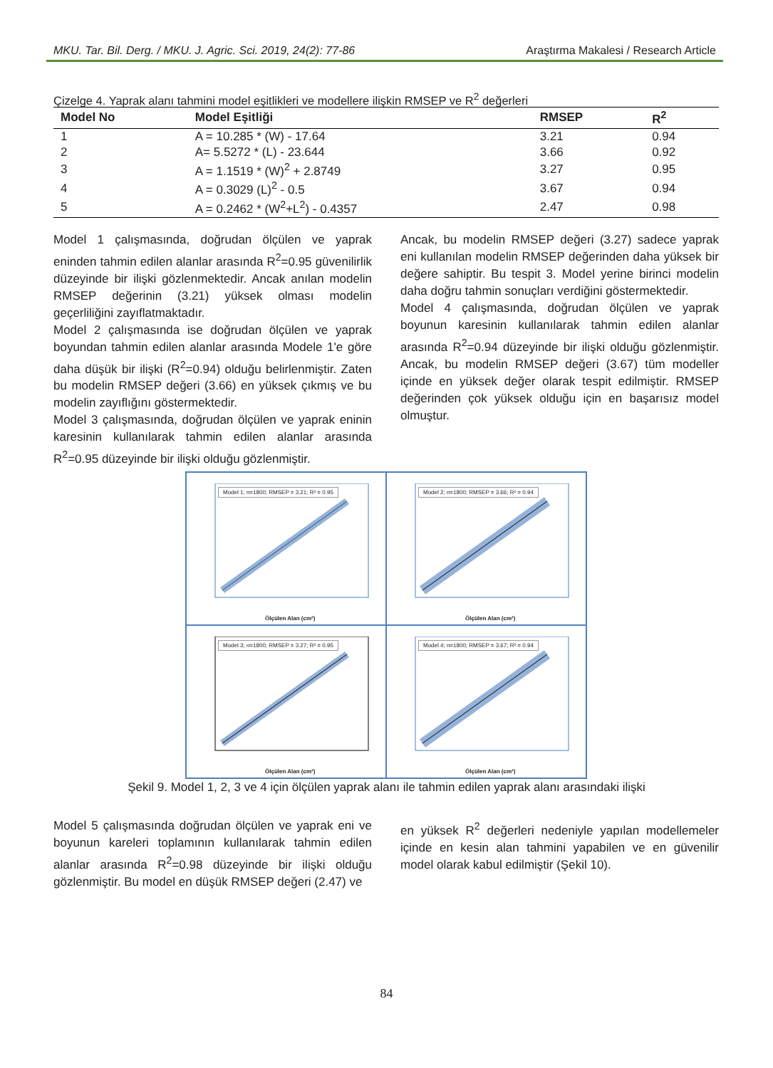MKU. Tar. Bil. Derg. / MKU. J. Agric. Sci. 2019, 24(2): 77-86 Araştırma Makalesi / Research Article
Çizelge 4. Yaprak alanı tahmini model eşitlikleri ve modellere ilişkin RMSEP ve R<sup>2</sup> değerleri
| Model No | Model Eşitliği | RMSEP | R<sup>2</sup> |
| --- | --- | --- | --- |
| 1 | A = 10.285 * (W) - 17.64 | 3.21 | 0.94 |
| 2 | A= 5.5272 * (L) - 23.644 | 3.66 | 0.92 |
| 3 | A = 1.1519 * (W)<sup>2</sup> + 2.8749 | 3.27 | 0.95 |
| 4 | A = 0.3029 (L)<sup>2</sup> - 0.5 | 3.67 | 0.94 |
| 5 | A = 0.2462 * (W<sup>2</sup>+L<sup>2</sup>) - 0.4357 | 2.47 | 0.98 |
Model 1 çalışmasında, doğrudan ölçülen ve yaprak eninden tahmin edilen alanlar arasında R<sup>2</sup>=0.95 güvenilirlik düzeyinde bir ilişki gözlenmektedir. Ancak anılan modelin RMSEP değerinin (3.21) yüksek olması modelin geçerliliğini zayıflatmaktadır.
Model 2 çalışmasında ise doğrudan ölçülen ve yaprak boyundan tahmin edilen alanlar arasında Modele 1'e göre daha düşük bir ilişki (R<sup>2</sup>=0.94) olduğu belirlenmiştir. Zaten bu modelin RMSEP değeri (3.66) en yüksek çıkmış ve bu modelin zayıflığını göstermektedir.
Model 3 çalışmasında, doğrudan ölçülen ve yaprak eninin karesinin kullanılarak tahmin edilen alanlar arasında R<sup>2</sup>=0.95 düzeyinde bir ilişki olduğu gözlenmiştir.
Ancak, bu modelin RMSEP değeri (3.27) sadece yaprak eni kullanılan modelin RMSEP değerinden daha yüksek bir değere sahiptir. Bu tespit 3. Model yerine birinci modelin daha doğru tahmin sonuçları verdiğini göstermektedir.
Model 4 çalışmasında, doğrudan ölçülen ve yaprak boyunun karesinin kullanılarak tahmin edilen alanlar arasında R<sup>2</sup>=0.94 düzeyinde bir ilişki olduğu gözlenmiştir. Ancak, bu modelin RMSEP değeri (3.67) tüm modeller içinde en yüksek değer olarak tespit edilmiştir. RMSEP değerinden çok yüksek olduğu için en başarısız model olmuştur.
Model 1; n=1800; RMSEP = 3.21; R² = 0.95
Ölçülen Alan (cm²)
Model 2; n=1800; RMSEP = 3.66; R² = 0.94
Ölçülen Alan (cm²)
Model 3; n=1800; RMSEP = 3.27; R² = 0.95
Ölçülen Alan (cm²)
Model 4; n=1800; RMSEP = 3.67; R² = 0.94
Ölçülen Alan (cm²)
Şekil 9. Model 1, 2, 3 ve 4 için ölçülen yaprak alanı ile tahmin edilen yaprak alanı arasındaki ilişki
Model 5 çalışmasında doğrudan ölçülen ve yaprak eni ve boyunun kareleri toplamının kullanılarak tahmin edilen alanlar arasında R<sup>2</sup>=0.98 düzeyinde bir ilişki olduğu gözlenmiştir. Bu model en düşük RMSEP değeri (2.47) ve
en yüksek R<sup>2</sup> değerleri nedeniyle yapılan modellemeler içinde en kesin alan tahmini yapabilen ve en güvenilir model olarak kabul edilmiştir (Şekil 10).
84